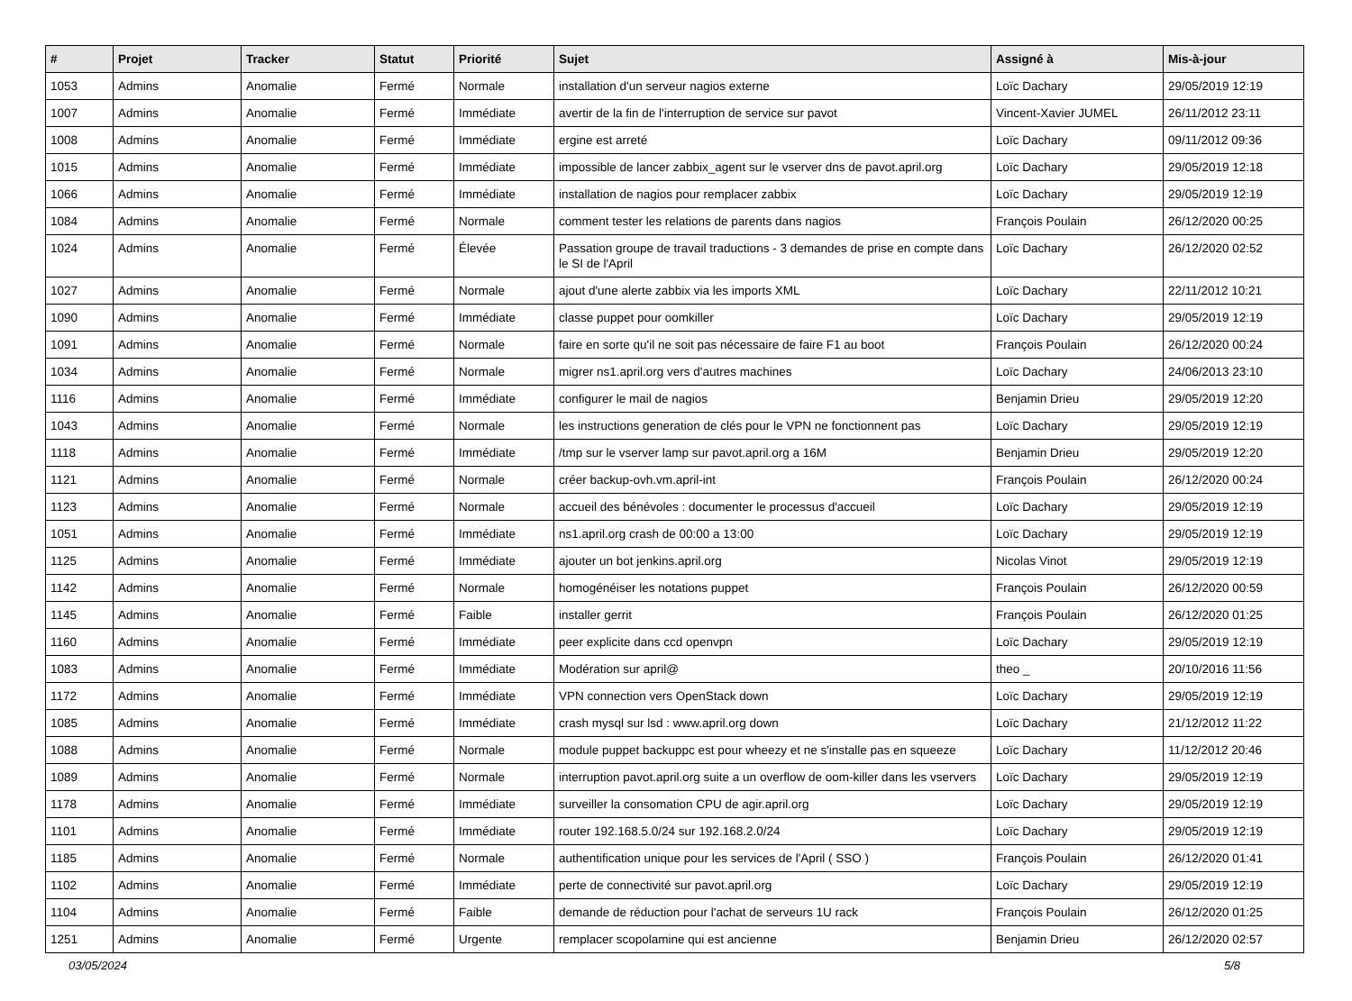| # | Projet | Tracker | Statut | Priorité | Sujet | Assigné à | Mis-à-jour |
| --- | --- | --- | --- | --- | --- | --- | --- |
| 1053 | Admins | Anomalie | Fermé | Normale | installation d'un serveur nagios externe | Loïc Dachary | 29/05/2019 12:19 |
| 1007 | Admins | Anomalie | Fermé | Immédiate | avertir de la fin de l'interruption de service sur pavot | Vincent-Xavier JUMEL | 26/11/2012 23:11 |
| 1008 | Admins | Anomalie | Fermé | Immédiate | ergine est arreté | Loïc Dachary | 09/11/2012 09:36 |
| 1015 | Admins | Anomalie | Fermé | Immédiate | impossible de lancer zabbix_agent sur le vserver dns de pavot.april.org | Loïc Dachary | 29/05/2019 12:18 |
| 1066 | Admins | Anomalie | Fermé | Immédiate | installation de nagios pour remplacer zabbix | Loïc Dachary | 29/05/2019 12:19 |
| 1084 | Admins | Anomalie | Fermé | Normale | comment tester les relations de parents dans nagios | François Poulain | 26/12/2020 00:25 |
| 1024 | Admins | Anomalie | Fermé | Élevée | Passation groupe de travail traductions - 3 demandes de prise en compte dans le SI de l'April | Loïc Dachary | 26/12/2020 02:52 |
| 1027 | Admins | Anomalie | Fermé | Normale | ajout d'une alerte zabbix via les imports XML | Loïc Dachary | 22/11/2012 10:21 |
| 1090 | Admins | Anomalie | Fermé | Immédiate | classe puppet pour oomkiller | Loïc Dachary | 29/05/2019 12:19 |
| 1091 | Admins | Anomalie | Fermé | Normale | faire en sorte qu'il ne soit pas nécessaire de faire F1 au boot | François Poulain | 26/12/2020 00:24 |
| 1034 | Admins | Anomalie | Fermé | Normale | migrer ns1.april.org vers d'autres machines | Loïc Dachary | 24/06/2013 23:10 |
| 1116 | Admins | Anomalie | Fermé | Immédiate | configurer le mail de nagios | Benjamin Drieu | 29/05/2019 12:20 |
| 1043 | Admins | Anomalie | Fermé | Normale | les instructions generation de clés pour le VPN ne fonctionnent pas | Loïc Dachary | 29/05/2019 12:19 |
| 1118 | Admins | Anomalie | Fermé | Immédiate | /tmp sur le vserver lamp sur pavot.april.org a 16M | Benjamin Drieu | 29/05/2019 12:20 |
| 1121 | Admins | Anomalie | Fermé | Normale | créer backup-ovh.vm.april-int | François Poulain | 26/12/2020 00:24 |
| 1123 | Admins | Anomalie | Fermé | Normale | accueil des bénévoles : documenter le processus d'accueil | Loïc Dachary | 29/05/2019 12:19 |
| 1051 | Admins | Anomalie | Fermé | Immédiate | ns1.april.org crash de 00:00 a 13:00 | Loïc Dachary | 29/05/2019 12:19 |
| 1125 | Admins | Anomalie | Fermé | Immédiate | ajouter un bot jenkins.april.org | Nicolas Vinot | 29/05/2019 12:19 |
| 1142 | Admins | Anomalie | Fermé | Normale | homogénéiser les notations puppet | François Poulain | 26/12/2020 00:59 |
| 1145 | Admins | Anomalie | Fermé | Faible | installer gerrit | François Poulain | 26/12/2020 01:25 |
| 1160 | Admins | Anomalie | Fermé | Immédiate | peer explicite dans ccd openvpn | Loïc Dachary | 29/05/2019 12:19 |
| 1083 | Admins | Anomalie | Fermé | Immédiate | Modération sur april@ | theo _ | 20/10/2016 11:56 |
| 1172 | Admins | Anomalie | Fermé | Immédiate | VPN connection vers OpenStack down | Loïc Dachary | 29/05/2019 12:19 |
| 1085 | Admins | Anomalie | Fermé | Immédiate | crash mysql sur lsd : www.april.org down | Loïc Dachary | 21/12/2012 11:22 |
| 1088 | Admins | Anomalie | Fermé | Normale | module puppet backuppc est pour wheezy et ne s'installe pas en squeeze | Loïc Dachary | 11/12/2012 20:46 |
| 1089 | Admins | Anomalie | Fermé | Normale | interruption pavot.april.org suite a un overflow de oom-killer dans les vservers | Loïc Dachary | 29/05/2019 12:19 |
| 1178 | Admins | Anomalie | Fermé | Immédiate | surveiller la consomation CPU de agir.april.org | Loïc Dachary | 29/05/2019 12:19 |
| 1101 | Admins | Anomalie | Fermé | Immédiate | router 192.168.5.0/24 sur 192.168.2.0/24 | Loïc Dachary | 29/05/2019 12:19 |
| 1185 | Admins | Anomalie | Fermé | Normale | authentification unique pour les services de l'April ( SSO ) | François Poulain | 26/12/2020 01:41 |
| 1102 | Admins | Anomalie | Fermé | Immédiate | perte de connectivité sur pavot.april.org | Loïc Dachary | 29/05/2019 12:19 |
| 1104 | Admins | Anomalie | Fermé | Faible | demande de réduction pour l'achat de serveurs 1U rack | François Poulain | 26/12/2020 01:25 |
| 1251 | Admins | Anomalie | Fermé | Urgente | remplacer scopolamine qui est ancienne | Benjamin Drieu | 26/12/2020 02:57 |
03/05/2024 5/8